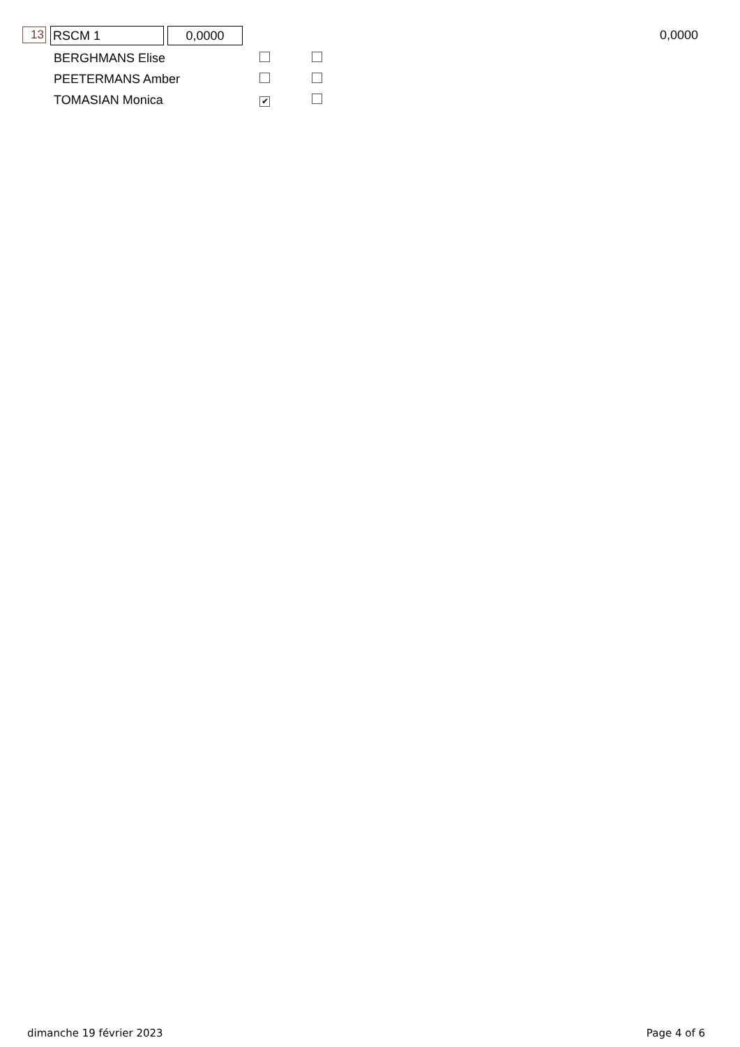13 RSCM 1 0,0000 0,0000
| BERGHMANS Elise | | |
| PEETERMANS Amber | | |
| TOMASIAN Monica | ✔ | |
dimanche 19 février 2023 Page 4 of 6